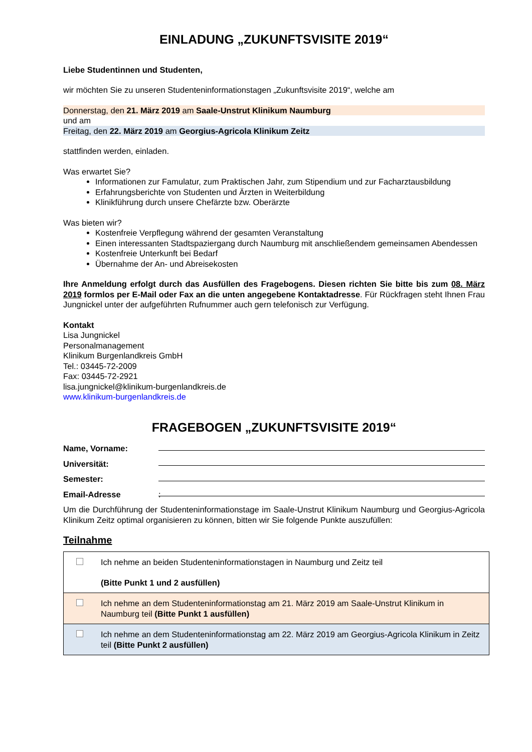EINLADUNG „ZUKUNFTSVISITE 2019“
Liebe Studentinnen und Studenten,
wir möchten Sie zu unseren Studenteninformationstagen „Zukunftsvisite 2019“, welche am
Donnerstag, den 21. März 2019 am Saale-Unstrut Klinikum Naumburg
und am
Freitag, den 22. März 2019 am Georgius-Agricola Klinikum Zeitz
stattfinden werden, einladen.
Was erwartet Sie?
Informationen zur Famulatur, zum Praktischen Jahr, zum Stipendium und zur Facharztausbildung
Erfahrungsberichte von Studenten und Ärzten in Weiterbildung
Klinikführung durch unsere Chefärzte bzw. Oberärzte
Was bieten wir?
Kostenfreie Verpflegung während der gesamten Veranstaltung
Einen interessanten Stadtspaziergang durch Naumburg mit anschließendem gemeinsamen Abendessen
Kostenfreie Unterkunft bei Bedarf
Übernahme der An- und Abreisekosten
Ihre Anmeldung erfolgt durch das Ausfüllen des Fragebogens. Diesen richten Sie bitte bis zum 08. März 2019 formlos per E-Mail oder Fax an die unten angegebene Kontaktadresse. Für Rückfragen steht Ihnen Frau Jungnickel unter der aufgeführten Rufnummer auch gern telefonisch zur Verfügung.
Kontakt
Lisa Jungnickel
Personalmanagement
Klinikum Burgenlandkreis GmbH
Tel.: 03445-72-2009
Fax: 03445-72-2921
lisa.jungnickel@klinikum-burgenlandkreis.de
www.klinikum-burgenlandkreis.de
FRAGEBOGEN „ZUKUNFTSVISITE 2019“
Name, Vorname:
Universität:
Semester:
Email-Adresse:
Um die Durchführung der Studenteninformationstage im Saale-Unstrut Klinikum Naumburg und Georgius-Agricola Klinikum Zeitz optimal organisieren zu können, bitten wir Sie folgende Punkte auszufüllen:
Teilnahme
| | Ich nehme an beiden Studenteninformationstagen in Naumburg und Zeitz teil (Bitte Punkt 1 und 2 ausfüllen) |
| | Ich nehme an dem Studenteninformationstag am 21. März 2019 am Saale-Unstrut Klinikum in Naumburg teil (Bitte Punkt 1 ausfüllen) |
| | Ich nehme an dem Studenteninformationstag am 22. März 2019 am Georgius-Agricola Klinikum in Zeitz teil (Bitte Punkt 2 ausfüllen) |